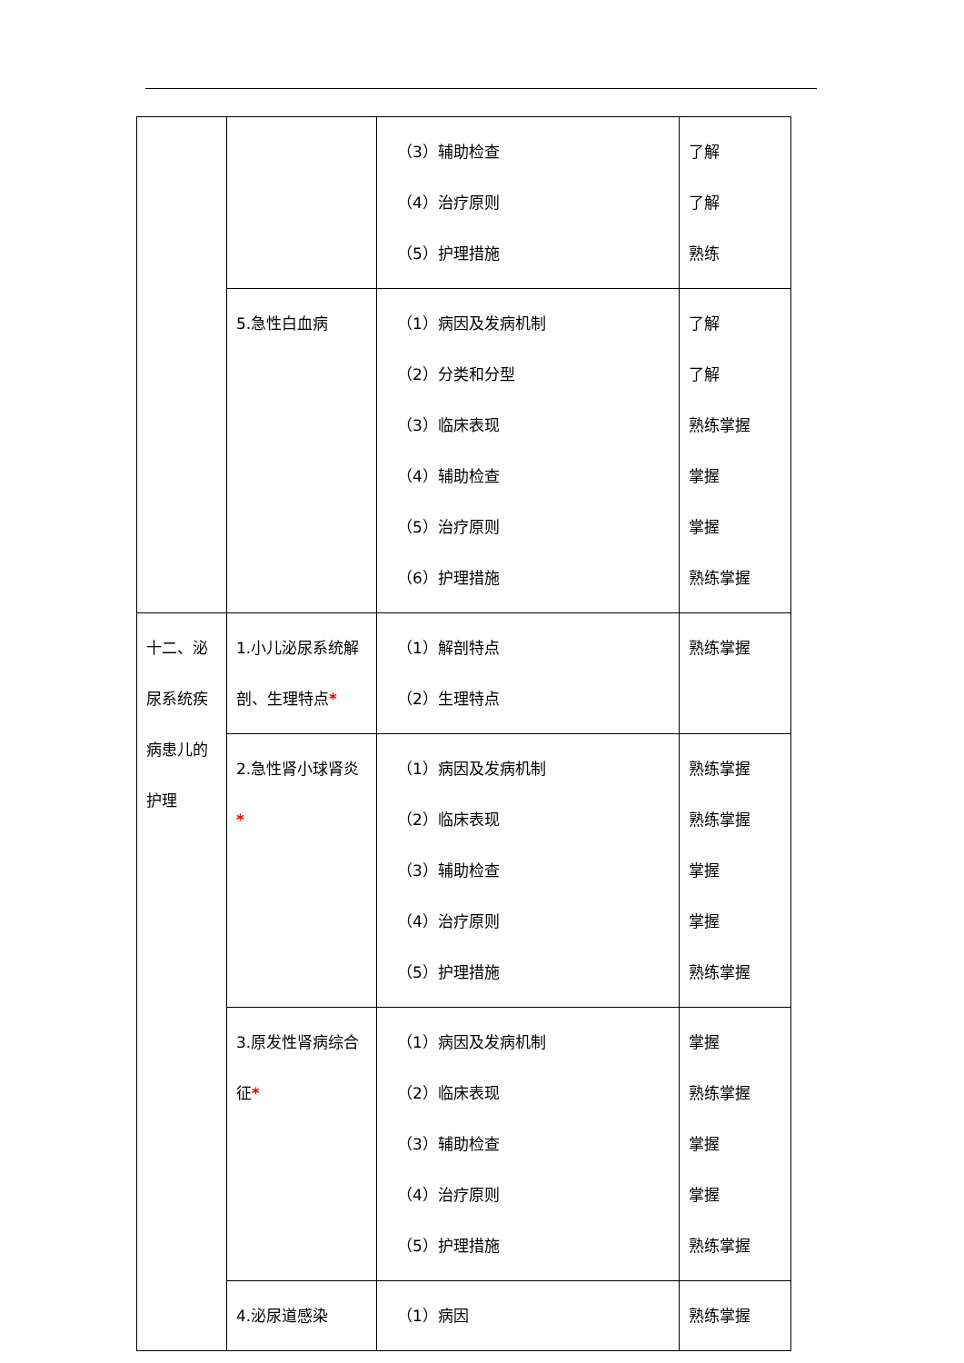| | | （3）辅助检查 （4）治疗原则 （5）护理措施 | 了解 了解 熟练 |
| | 5.急性白血病 | （1）病因及发病机制 （2）分类和分型 （3）临床表现 （4）辅助检查 （5）治疗原则 （6）护理措施 | 了解 了解 熟练掌握 掌握 掌握 熟练掌握 |
| 十二、泌尿系统疾病患儿的护理 | 1.小儿泌尿系统解剖、生理特点 * | （1）解剖特点 （2）生理特点 | 熟练掌握 |
| | 2.急性肾小球肾炎 * | （1）病因及发病机制 （2）临床表现 （3）辅助检查 （4）治疗原则 （5）护理措施 | 熟练掌握 熟练掌握 掌握 掌握 熟练掌握 |
| | 3.原发性肾病综合征 * | （1）病因及发病机制 （2）临床表现 （3）辅助检查 （4）治疗原则 （5）护理措施 | 掌握 熟练掌握 掌握 掌握 熟练掌握 |
| | 4.泌尿道感染 | （1）病因 | 熟练掌握 |